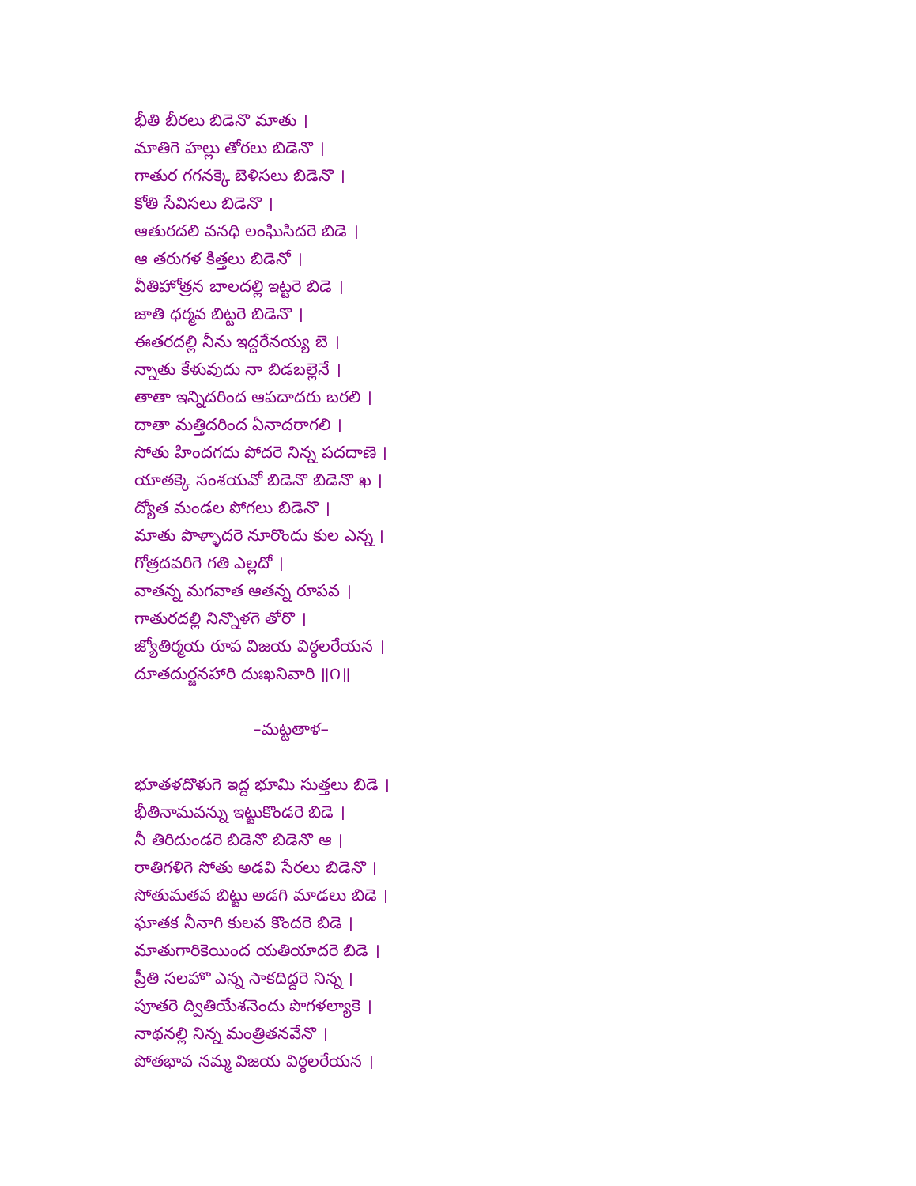భీతి బీరలు బిడెనొ మాతు ।
మాతిగె హల్లు తోరలు బిడెనొ ।
గాతుర గగనక్కె బెళిసలు బిడెనొ ।
కోతి సేవిసలు బిడెనొ ।
ఆతురదలి వనధి లంఘిసిదరె బిడె ।
ఆ తరుగళ కిత్తలు బిడెనో ।
వీతిహోత్రన బాలదల్లి ఇట్టరె బిడె ।
జాతి ధర్మవ బిట్టరె బిడెనొ ।
ఈతరదల్లి నీను ఇద్దరేనయ్య బె ।
న్నాతు కేళువుదు నా బిడబల్లెనే ।
తాతా ఇన్నిదరింద ఆపదాదరు బరలి ।
దాతా మత్తిదరింద ఏనాదరాగలి ।
సోతు హిందగదు పోదరె నిన్న పదదాణె ।
యాతక్కె సంశయవో బిడెనొ బిడెనొ ఖ ।
ద్యోత మండల పోగలు బిడెనొ ।
మాతు పొళ్ళాదరె నూరొందు కుల ఎన్న ।
గోత్రదవరిగె గతి ఎల్లదో ।
వాతన్న మగవాత ఆతన్న రూపవ ।
గాతురదల్లి నిన్నొళగె తోరొ ।
జ్యోతిర్మయ రూప విజయ విఠ్ఠలరేయన ।
దూతదుర్జనహారి దుఃఖనివారి ॥౧॥
–మట్టతాళ–
భూతళదొళుగె ఇద్ద భూమి సుత్తలు బిడె ।
భీతినామవన్ను ఇట్టుకొండరె బిడె ।
నీ తిరిదుండరె బిడెనొ బిడెనొ ఆ ।
రాతిగళిగె సోతు అడవి సేరలు బిడెనొ ।
సోతుమతవ బిట్టు అడగి మాడలు బిడె ।
ఘాతక నీనాగి కులవ కొందరె బిడె ।
మాతుగారికెయింద యతియాదరె బిడె ।
ప్రీతి సలహొ ఎన్న సాకదిద్దరె నిన్న ।
పూతరె ద్వితియేశనెందు పొగళల్యాకె ।
నాథనల్లి నిన్న మంత్రితనవేనొ ।
పోతభావ నమ్మ విజయ విఠ్ఠలరేయన ।